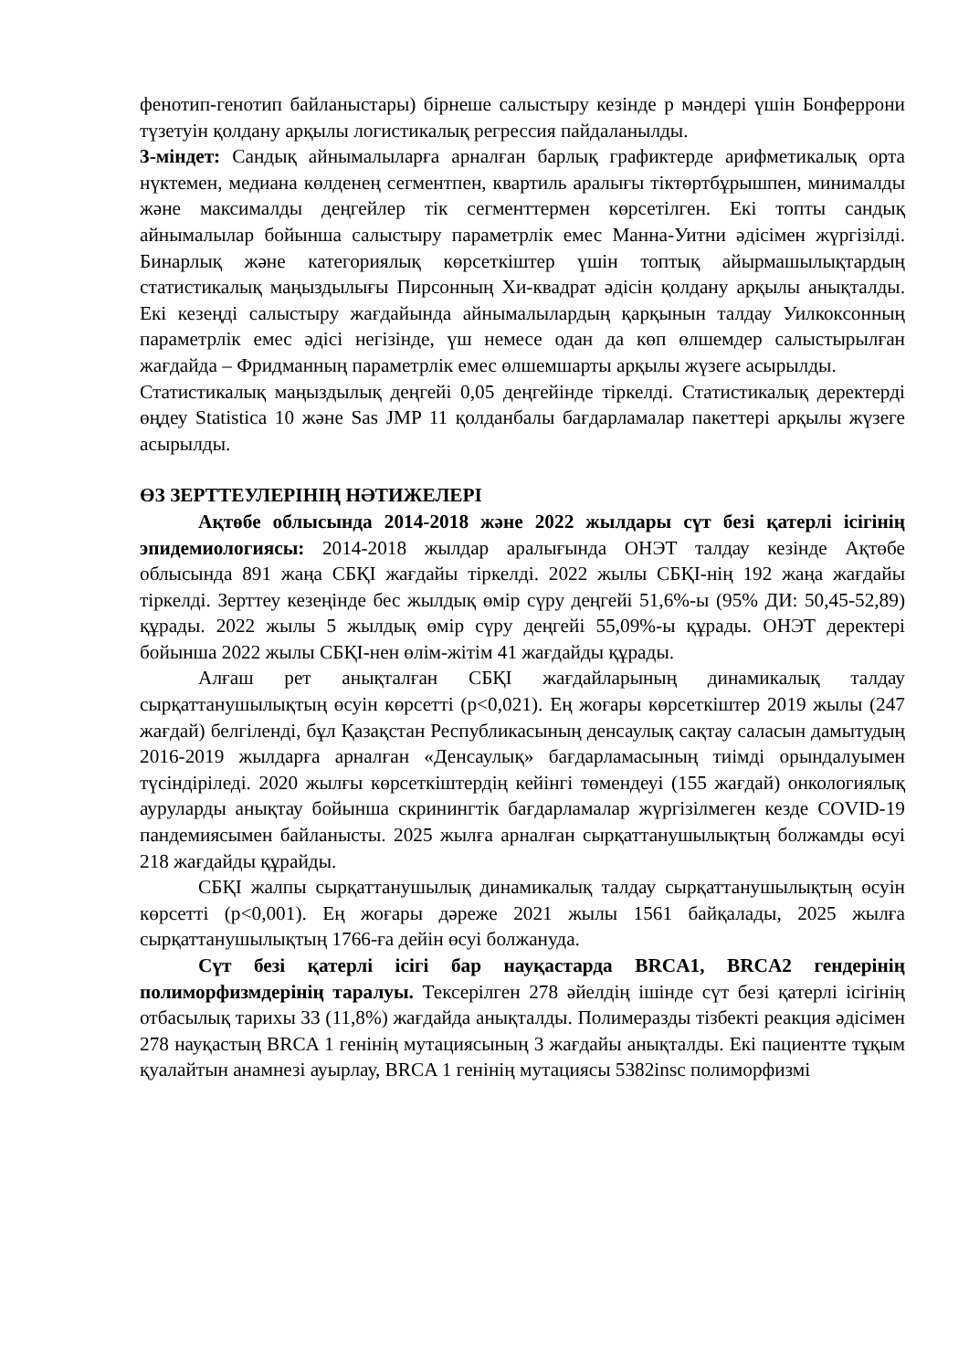фенотип-генотип байланыстары) бірнеше салыстыру кезінде p мәндері үшін Бонферрони түзетуін қолдану арқылы логистикалық регрессия пайдаланылды.
3-міндет: Сандық айнымалыларға арналған барлық графиктерде арифметикалық орта нүктемен, медиана көлденең сегментпен, квартиль аралығы тіктөртбұрышпен, минималды және максималды деңгейлер тік сегменттермен көрсетілген. Екі топты сандық айнымалылар бойынша салыстыру параметрлік емес Манна-Уитни әдісімен жүргізілді. Бинарлық және категориялық көрсеткіштер үшін топтық айырмашылықтардың статистикалық маңыздылығы Пирсонның Хи-квадрат әдісін қолдану арқылы анықталды. Екі кезеңді салыстыру жағдайында айнымалылардың қарқынын талдау Уилкоксонның параметрлік емес әдісі негізінде, үш немесе одан да көп өлшемдер салыстырылған жағдайда – Фридманның параметрлік емес өлшемшарты арқылы жүзеге асырылды.
Статистикалық маңыздылық деңгейі 0,05 деңгейінде тіркелді. Статистикалық деректерді өңдеу Statistica 10 және Sas JMP 11 қолданбалы бағдарламалар пакеттері арқылы жүзеге асырылды.
ӨЗ ЗЕРТТЕУЛЕРІНІҢ НӘТИЖЕЛЕРІ
Ақтөбе облысында 2014-2018 және 2022 жылдары сүт безі қатерлі ісігінің эпидемиологиясы: 2014-2018 жылдар аралығында ОНЭТ талдау кезінде Ақтөбе облысында 891 жаңа СБҚІ жағдайы тіркелді. 2022 жылы СБҚІ-нің 192 жаңа жағдайы тіркелді. Зерттеу кезеңінде бес жылдық өмір сүру деңгейі 51,6%-ы (95% ДИ: 50,45-52,89) құрады. 2022 жылы 5 жылдық өмір сүру деңгейі 55,09%-ы құрады. ОНЭТ деректері бойынша 2022 жылы СБҚІ-нен өлім-жітім 41 жағдайды құрады.
Алғаш рет анықталған СБҚІ жағдайларының динамикалық талдау сырқаттанушылықтың өсуін көрсетті (p<0,021). Ең жоғары көрсеткіштер 2019 жылы (247 жағдай) белгіленді, бұл Қазақстан Республикасының денсаулық сақтау саласын дамытудың 2016-2019 жылдарға арналған «Денсаулық» бағдарламасының тиімді орындалуымен түсіндіріледі. 2020 жылғы көрсеткіштердің кейінгі төмендеуі (155 жағдай) онкологиялық ауруларды анықтау бойынша скринингтік бағдарламалар жүргізілмеген кезде COVID-19 пандемиясымен байланысты. 2025 жылға арналған сырқаттанушылықтың болжамды өсуі 218 жағдайды құрайды.
СБҚІ жалпы сырқаттанушылық динамикалық талдау сырқаттанушылықтың өсуін көрсетті (p<0,001). Ең жоғары дәреже 2021 жылы 1561 байқалады, 2025 жылға сырқаттанушылықтың 1766-ға дейін өсуі болжануда.
Сүт безі қатерлі ісігі бар науқастарда BRCA1, BRCA2 гендерінің полиморфизмдерінің таралуы. Тексерілген 278 әйелдің ішінде сүт безі қатерлі ісігінің отбасылық тарихы 33 (11,8%) жағдайда анықталды. Полимеразды тізбекті реакция әдісімен 278 науқастың BRCA 1 генінің мутациясының 3 жағдайы анықталды. Екі пациентте тұқым қуалайтын анамнезі ауырлау, BRCA 1 генінің мутациясы 5382insc полиморфизмі